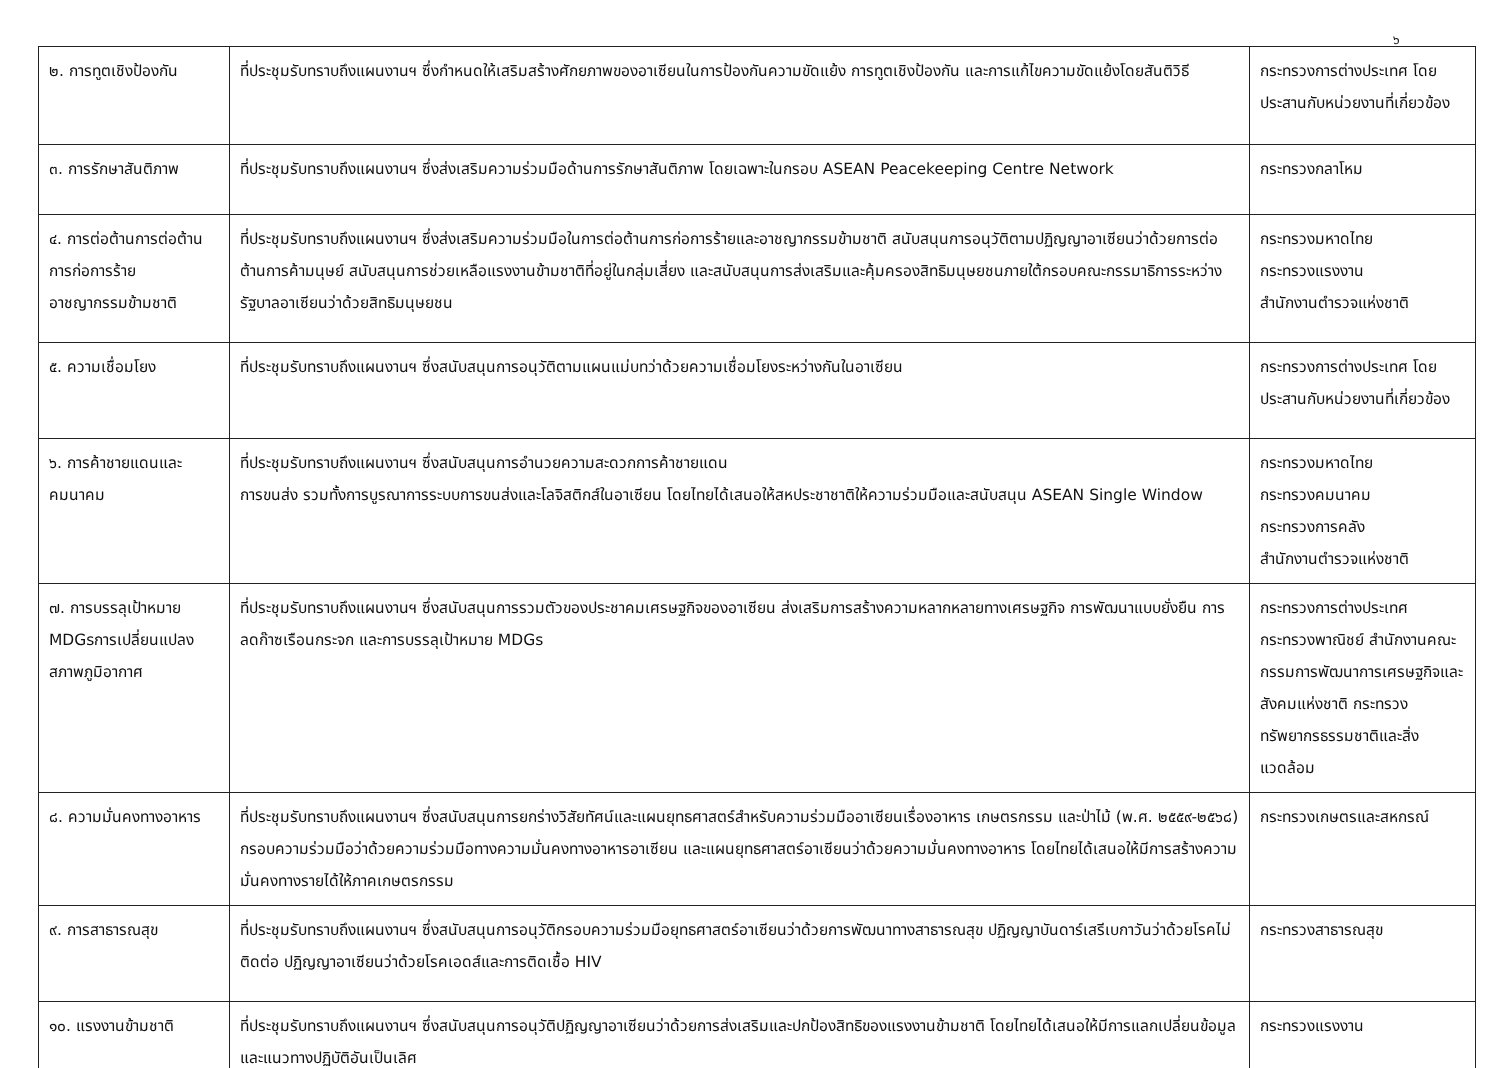๖
| ๒. การทูตเชิงป้องกัน | ที่ประชุมรับทราบถึงแผนงานฯ ซึ่งกำหนดให้เสริมสร้างศักยภาพของอาเซียนในการป้องกันความขัดแย้ง การทูตเชิงป้องกัน และการแก้ไขความขัดแย้งโดยสันติวิธี | กระทรวงการต่างประเทศ โดยประสานกับหน่วยงานที่เกี่ยวข้อง |
| ๓. การรักษาสันติภาพ | ที่ประชุมรับทราบถึงแผนงานฯ ซึ่งส่งเสริมความร่วมมือด้านการรักษาสันติภาพ โดยเฉพาะในกรอบ ASEAN Peacekeeping Centre Network | กระทรวงกลาโหม |
| ๔. การต่อต้านการต่อต้านการก่อการร้าย อาชญากรรมข้ามชาติ | ที่ประชุมรับทราบถึงแผนงานฯ ซึ่งส่งเสริมความร่วมมือในการต่อต้านการก่อการร้ายและอาชญากรรมข้ามชาติ สนับสนุนการอนุวัติตามปฏิญญาอาเซียนว่าด้วยการต่อต้านการค้ามนุษย์ สนับสนุนการช่วยเหลือแรงงานข้ามชาติที่อยู่ในกลุ่มเสี่ยง และสนับสนุนการส่งเสริมและคุ้มครองสิทธิมนุษยชนภายใต้กรอบคณะกรรมาธิการระหว่างรัฐบาลอาเซียนว่าด้วยสิทธิมนุษยชน | กระทรวงมหาดไทย กระทรวงแรงงาน สำนักงานตำรวจแห่งชาติ |
| ๕. ความเชื่อมโยง | ที่ประชุมรับทราบถึงแผนงานฯ ซึ่งสนับสนุนการอนุวัติตามแผนแม่บทว่าด้วยความเชื่อมโยงระหว่างกันในอาเซียน | กระทรวงการต่างประเทศ โดยประสานกับหน่วยงานที่เกี่ยวข้อง |
| ๖. การค้าชายแดนและคมนาคม | ที่ประชุมรับทราบถึงแผนงานฯ ซึ่งสนับสนุนการอำนวยความสะดวกการค้าชายแดน การขนส่ง รวมทั้งการบูรณาการระบบการขนส่งและโลจิสติกส์ในอาเซียน โดยไทยได้เสนอให้สหประชาชาติให้ความร่วมมือและสนับสนุน ASEAN Single Window | กระทรวงมหาดไทย กระทรวงคมนาคม กระทรวงการคลัง สำนักงานตำรวจแห่งชาติ |
| ๗. การบรรลุเป้าหมาย MDGsการเปลี่ยนแปลงสภาพภูมิอากาศ | ที่ประชุมรับทราบถึงแผนงานฯ ซึ่งสนับสนุนการรวมตัวของประชาคมเศรษฐกิจของอาเซียน ส่งเสริมการสร้างความหลากหลายทางเศรษฐกิจ การพัฒนาแบบยั่งยืน การลดก๊าซเรือนกระจก และการบรรลุเป้าหมาย MDGs | กระทรวงการต่างประเทศ กระทรวงพาณิชย์ สำนักงานคณะกรรมการพัฒนาการเศรษฐกิจและสังคมแห่งชาติ กระทรวงทรัพยากรธรรมชาติและสิ่งแวดล้อม |
| ๘. ความมั่นคงทางอาหาร | ที่ประชุมรับทราบถึงแผนงานฯ ซึ่งสนับสนุนการยกร่างวิสัยทัศน์และแผนยุทธศาสตร์สำหรับความร่วมมืออาเซียนเรื่องอาหาร เกษตรกรรม และป่าไม้ (พ.ศ. ๒๕๕๙-๒๕๖๘) กรอบความร่วมมือว่าด้วยความร่วมมือทางความมั่นคงทางอาหารอาเซียน และแผนยุทธศาสตร์อาเซียนว่าด้วยความมั่นคงทางอาหาร โดยไทยได้เสนอให้มีการสร้างความมั่นคงทางรายได้ให้ภาคเกษตรกรรม | กระทรวงเกษตรและสหกรณ์ |
| ๙. การสาธารณสุข | ที่ประชุมรับทราบถึงแผนงานฯ ซึ่งสนับสนุนการอนุวัติกรอบความร่วมมือยุทธศาสตร์อาเซียนว่าด้วยการพัฒนาทางสาธารณสุข ปฏิญญาบันดาร์เสรีเบกาวันว่าด้วยโรคไม่ติดต่อ ปฏิญญาอาเซียนว่าด้วยโรคเอดส์และการติดเชื้อ HIV | กระทรวงสาธารณสุข |
| ๑๐. แรงงานข้ามชาติ | ที่ประชุมรับทราบถึงแผนงานฯ ซึ่งสนับสนุนการอนุวัติปฏิญญาอาเซียนว่าด้วยการส่งเสริมและปกป้องสิทธิของแรงงานข้ามชาติ โดยไทยได้เสนอให้มีการแลกเปลี่ยนข้อมูลและแนวทางปฏิบัติอันเป็นเลิศ | กระทรวงแรงงาน |